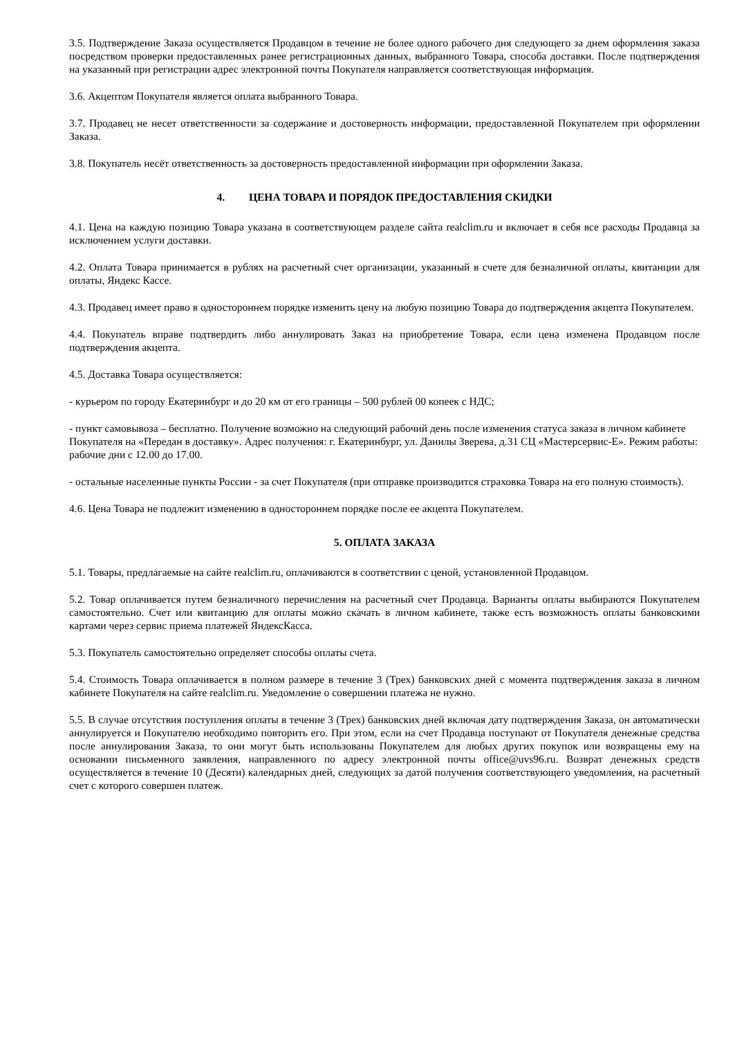3.5. Подтверждение Заказа осуществляется Продавцом в течение не более одного рабочего дня следующего за днем оформления заказа посредством проверки предоставленных ранее регистрационных данных, выбранного Товара, способа доставки. После подтверждения на указанный при регистрации адрес электронной почты Покупателя направляется соответствующая информация.
3.6. Акцептом Покупателя является оплата выбранного Товара.
3.7. Продавец не несет ответственности за содержание и достоверность информации, предоставленной Покупателем при оформлении Заказа.
3.8. Покупатель несёт ответственность за достоверность предоставленной информации при оформлении Заказа.
4. ЦЕНА ТОВАРА И ПОРЯДОК ПРЕДОСТАВЛЕНИЯ СКИДКИ
4.1. Цена на каждую позицию Товара указана в соответствующем разделе сайта realclim.ru и включает в себя все расходы Продавца за исключением услуги доставки.
4.2. Оплата Товара принимается в рублях на расчетный счет организации, указанный в счете для безналичной оплаты, квитанции для оплаты, Яндекс Кассе.
4.3. Продавец имеет право в одностороннем порядке изменить цену на любую позицию Товара до подтверждения акцепта Покупателем.
4.4. Покупатель вправе подтвердить либо аннулировать Заказ на приобретение Товара, если цена изменена Продавцом после подтверждения акцепта.
4.5. Доставка Товара осуществляется:
- курьером по городу Екатеринбург и до 20 км от его границы – 500 рублей 00 копеек с НДС;
- пункт самовывоза – бесплатно. Получение возможно на следующий рабочий день после изменения статуса заказа в личном кабинете Покупателя на «Передан в доставку». Адрес получения: г. Екатеринбург, ул. Данилы Зверева, д.31 СЦ «Мастерсервис-Е». Режим работы: рабочие дни с 12.00 до 17.00.
- остальные населенные пункты России - за счет Покупателя (при отправке производится страховка Товара на его полную стоимость).
4.6. Цена Товара не подлежит изменению в одностороннем порядке после ее акцепта Покупателем.
5. ОПЛАТА ЗАКАЗА
5.1. Товары, предлагаемые на сайте realclim.ru, оплачиваются в соответствии с ценой, установленной Продавцом.
5.2. Товар оплачивается путем безналичного перечисления на расчетный счет Продавца. Варианты оплаты выбираются Покупателем самостоятельно. Счет или квитанцию для оплаты можно скачать в личном кабинете, также есть возможность оплаты банковскими картами через сервис приема платежей ЯндексКасса.
5.3. Покупатель самостоятельно определяет способы оплаты счета.
5.4. Стоимость Товара оплачивается в полном размере в течение 3 (Трех) банковских дней с момента подтверждения заказа в личном кабинете Покупателя на сайте realclim.ru. Уведомление о совершении платежа не нужно.
5.5. В случае отсутствия поступления оплаты в течение 3 (Трех) банковских дней включая дату подтверждения Заказа, он автоматически аннулируется и Покупателю необходимо повторить его. При этом, если на счет Продавца поступают от Покупателя денежные средства после аннулирования Заказа, то они могут быть использованы Покупателем для любых других покупок или возвращены ему на основании письменного заявления, направленного по адресу электронной почты office@uvs96.ru. Возврат денежных средств осуществляется в течение 10 (Десяти) календарных дней, следующих за датой получения соответствующего уведомления, на расчетный счет с которого совершен платеж.